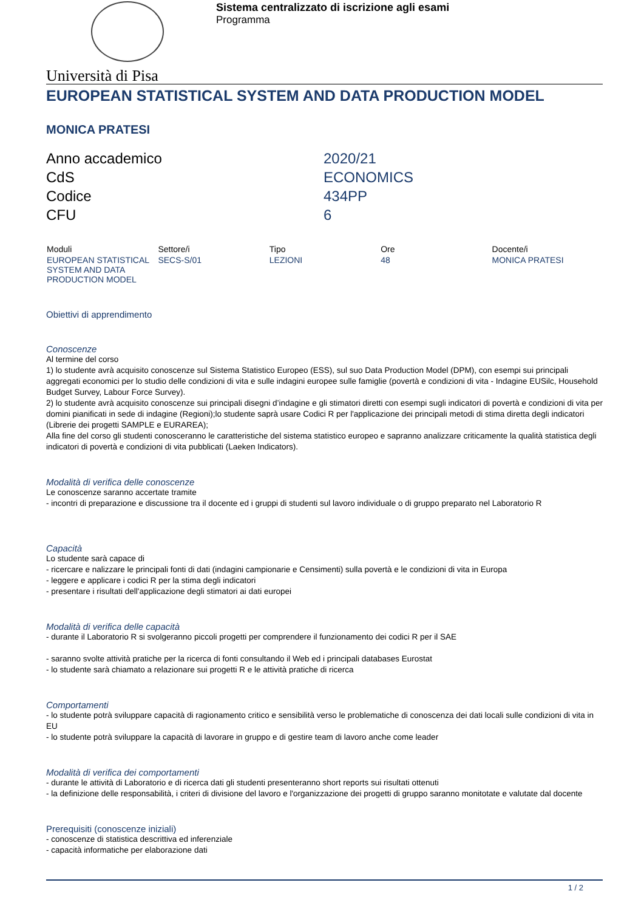Sistema centralizzato di iscrizione agli esami
Programma
Università di Pisa
EUROPEAN STATISTICAL SYSTEM AND DATA PRODUCTION MODEL
MONICA PRATESI
| Anno accademico | 2020/21 |
| CdS | ECONOMICS |
| Codice | 434PP |
| CFU | 6 |
| Moduli | Settore/i | Tipo | Ore | Docente/i |
| --- | --- | --- | --- | --- |
| EUROPEAN STATISTICAL SYSTEM AND DATA PRODUCTION MODEL | SECS-S/01 | LEZIONI | 48 | MONICA PRATESI |
Obiettivi di apprendimento
Conoscenze
Al termine del corso
1) lo studente avrà acquisito conoscenze sul Sistema Statistico Europeo (ESS), sul suo Data Production Model (DPM), con esempi sui principali aggregati economici per lo studio delle condizioni di vita e sulle indagini europee sulle famiglie (povertà e condizioni di vita - Indagine EUSilc, Household Budget Survey, Labour Force Survey).
2) lo studente avrà acquisito conoscenze sui principali disegni d’indagine e gli stimatori diretti con esempi sugli indicatori di povertà e condizioni di vita per domini pianificati in sede di indagine (Regioni);lo studente saprà usare Codici R per l'applicazione dei principali metodi di stima diretta degli indicatori (Librerie dei progetti SAMPLE e EURAREA);
Alla fine del corso gli studenti conosceranno le caratteristiche del sistema statistico europeo e sapranno analizzare criticamente la qualità statistica degli indicatori di povertà e condizioni di vita pubblicati (Laeken Indicators).
Modalità di verifica delle conoscenze
Le conoscenze saranno accertate tramite
- incontri di preparazione e discussione tra il docente ed i gruppi di studenti sul lavoro individuale o di gruppo preparato nel Laboratorio R
Capacità
Lo studente sarà capace di
- ricercare e nalizzare le principali fonti di dati (indagini campionarie e Censimenti) sulla povertà e le condizioni di vita in Europa
- leggere e applicare i codici R per la stima degli indicatori
- presentare i risultati dell'applicazione degli stimatori ai dati europei
Modalità di verifica delle capacità
- durante il Laboratorio R si svolgeranno piccoli progetti per comprendere il funzionamento dei codici R per il SAE
- saranno svolte attività pratiche per la ricerca di fonti consultando il Web ed i principali databases Eurostat
- lo studente sarà chiamato a relazionare sui progetti R e le attività pratiche di ricerca
Comportamenti
- lo studente potrà sviluppare capacità di ragionamento critico e sensibilità verso le problematiche di conoscenza dei dati locali sulle condizioni di vita in EU
- lo studente potrà sviluppare la capacità di lavorare in gruppo e di gestire team di lavoro anche come leader
Modalità di verifica dei comportamenti
- durante le attività di Laboratorio e di ricerca dati gli studenti presenteranno short reports sui risultati ottenuti
- la definizione delle responsabilità, i criteri di divisione del lavoro e l'organizzazione dei progetti di gruppo saranno monitotate e valutate dal docente
Prerequisiti (conoscenze iniziali)
- conoscenze di statistica descrittiva ed inferenziale
- capacità informatiche per elaborazione dati
1 / 2